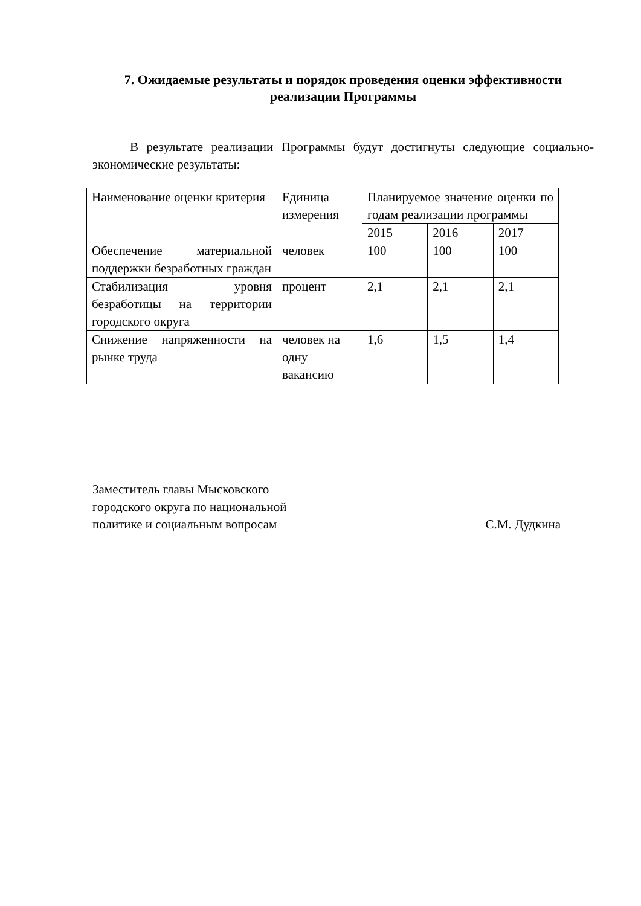7. Ожидаемые результаты и порядок проведения оценки эффективности реализации Программы
В результате реализации Программы будут достигнуты следующие социально-экономические результаты:
| Наименование оценки критерия | Единица измерения | Планируемое значение оценки по годам реализации программы | | |
| | | 2015 | 2016 | 2017 |
| Обеспечение материальной поддержки безработных граждан | человек | 100 | 100 | 100 |
| Стабилизация уровня безработицы на территории городского округа | процент | 2,1 | 2,1 | 2,1 |
| Снижение напряженности на рынке труда | человек на одну вакансию | 1,6 | 1,5 | 1,4 |
Заместитель главы Мысковского
городского округа по национальной
политике и социальным вопросам
С.М. Дудкина